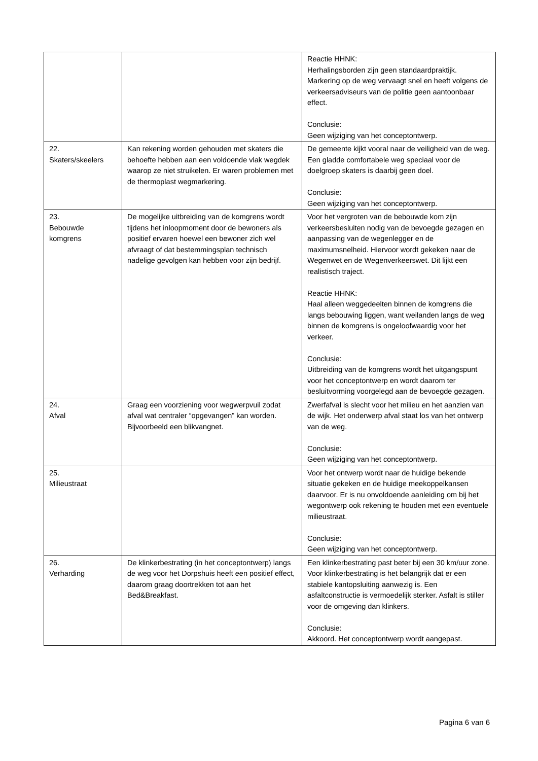| | | Reactie HHNK: Herhalingsborden zijn geen standaardpraktijk. Markering op de weg vervaagt snel en heeft volgens de verkeersadviseurs van de politie geen aantoonbaar effect. Conclusie: Geen wijziging van het conceptontwerp. |
| 22. Skaters/skeelers | Kan rekening worden gehouden met skaters die behoefte hebben aan een voldoende vlak wegdek waarop ze niet struikelen. Er waren problemen met de thermoplast wegmarkering. | De gemeente kijkt vooral naar de veiligheid van de weg. Een gladde comfortabele weg speciaal voor de doelgroep skaters is daarbij geen doel. Conclusie: Geen wijziging van het conceptontwerp. |
| 23. Bebouwde komgrens | De mogelijke uitbreiding van de komgrens wordt tijdens het inloopmoment door de bewoners als positief ervaren hoewel een bewoner zich wel afvraagt of dat bestemmingsplan technisch nadelige gevolgen kan hebben voor zijn bedrijf. | Voor het vergroten van de bebouwde kom zijn verkeersbesluiten nodig van de bevoegde gezagen en aanpassing van de wegenlegger en de maximumsnelheid. Hiervoor wordt gekeken naar de Wegenwet en de Wegenverkeerswet. Dit lijkt een realistisch traject. Reactie HHNK: Haal alleen weggedeelten binnen de komgrens die langs bebouwing liggen, want weilanden langs de weg binnen de komgrens is ongeloofwaardig voor het verkeer. Conclusie: Uitbreiding van de komgrens wordt het uitgangspunt voor het conceptontwerp en wordt daarom ter besluitvorming voorgelegd aan de bevoegde gezagen. |
| 24. Afval | Graag een voorziening voor wegwerpvuil zodat afval wat centraler “opgevangen” kan worden. Bijvoorbeeld een blikvangnet. | Zwerfafval is slecht voor het milieu en het aanzien van de wijk. Het onderwerp afval staat los van het ontwerp van de weg. Conclusie: Geen wijziging van het conceptontwerp. |
| 25. Milieustraat | | Voor het ontwerp wordt naar de huidige bekende situatie gekeken en de huidige meekoppelkansen daarvoor. Er is nu onvoldoende aanleiding om bij het wegontwerp ook rekening te houden met een eventuele milieustraat. Conclusie: Geen wijziging van het conceptontwerp. |
| 26. Verharding | De klinkerbestrating (in het conceptontwerp) langs de weg voor het Dorpshuis heeft een positief effect, daarom graag doortrekken tot aan het Bed&Breakfast. | Een klinkerbestrating past beter bij een 30 km/uur zone. Voor klinkerbestrating is het belangrijk dat er een stabiele kantopsluiting aanwezig is. Een asfaltconstructie is vermoedelijk sterker. Asfalt is stiller voor de omgeving dan klinkers. Conclusie: Akkoord. Het conceptontwerp wordt aangepast. |
Pagina 6 van 6